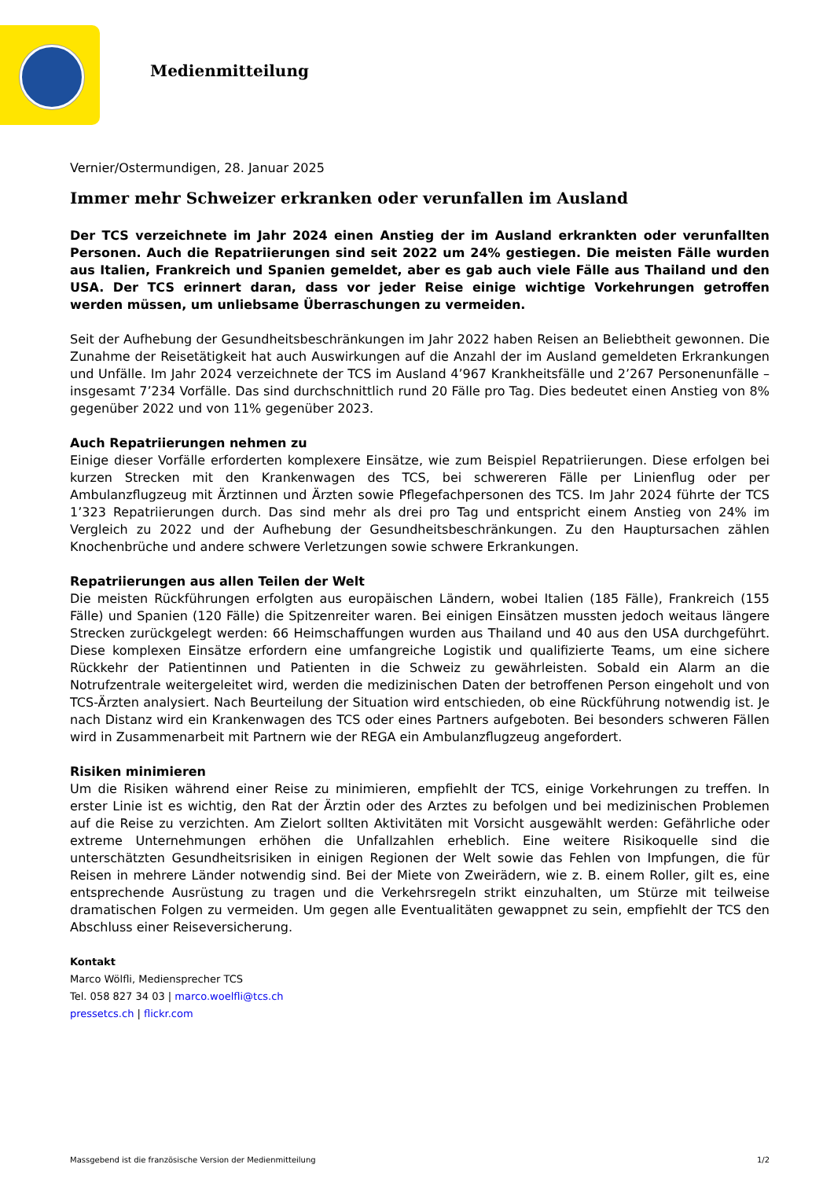Medienmitteilung
Vernier/Ostermundigen, 28. Januar 2025
Immer mehr Schweizer erkranken oder verunfallen im Ausland
Der TCS verzeichnete im Jahr 2024 einen Anstieg der im Ausland erkrankten oder verunfallten Personen. Auch die Repatriierungen sind seit 2022 um 24% gestiegen. Die meisten Fälle wurden aus Italien, Frankreich und Spanien gemeldet, aber es gab auch viele Fälle aus Thailand und den USA. Der TCS erinnert daran, dass vor jeder Reise einige wichtige Vorkehrungen getroffen werden müssen, um unliebsame Überraschungen zu vermeiden.
Seit der Aufhebung der Gesundheitsbeschränkungen im Jahr 2022 haben Reisen an Beliebtheit gewonnen. Die Zunahme der Reisetätigkeit hat auch Auswirkungen auf die Anzahl der im Ausland gemeldeten Erkrankungen und Unfälle. Im Jahr 2024 verzeichnete der TCS im Ausland 4’967 Krankheitsfälle und 2’267 Personenunfälle – insgesamt 7’234 Vorfälle. Das sind durchschnittlich rund 20 Fälle pro Tag. Dies bedeutet einen Anstieg von 8% gegenüber 2022 und von 11% gegenüber 2023.
Auch Repatriierungen nehmen zu
Einige dieser Vorfälle erforderten komplexere Einsätze, wie zum Beispiel Repatriierungen. Diese erfolgen bei kurzen Strecken mit den Krankenwagen des TCS, bei schwereren Fälle per Linienflug oder per Ambulanzflugzeug mit Ärztinnen und Ärzten sowie Pflegefachpersonen des TCS. Im Jahr 2024 führte der TCS 1’323 Repatriierungen durch. Das sind mehr als drei pro Tag und entspricht einem Anstieg von 24% im Vergleich zu 2022 und der Aufhebung der Gesundheitsbeschränkungen. Zu den Hauptursachen zählen Knochenbrüche und andere schwere Verletzungen sowie schwere Erkrankungen.
Repatriierungen aus allen Teilen der Welt
Die meisten Rückführungen erfolgten aus europäischen Ländern, wobei Italien (185 Fälle), Frankreich (155 Fälle) und Spanien (120 Fälle) die Spitzenreiter waren. Bei einigen Einsätzen mussten jedoch weitaus längere Strecken zurückgelegt werden: 66 Heimschaffungen wurden aus Thailand und 40 aus den USA durchgeführt. Diese komplexen Einsätze erfordern eine umfangreiche Logistik und qualifizierte Teams, um eine sichere Rückkehr der Patientinnen und Patienten in die Schweiz zu gewährleisten. Sobald ein Alarm an die Notrufzentrale weitergeleitet wird, werden die medizinischen Daten der betroffenen Person eingeholt und von TCS-Ärzten analysiert. Nach Beurteilung der Situation wird entschieden, ob eine Rückführung notwendig ist. Je nach Distanz wird ein Krankenwagen des TCS oder eines Partners aufgeboten. Bei besonders schweren Fällen wird in Zusammenarbeit mit Partnern wie der REGA ein Ambulanzflugzeug angefordert.
Risiken minimieren
Um die Risiken während einer Reise zu minimieren, empfiehlt der TCS, einige Vorkehrungen zu treffen. In erster Linie ist es wichtig, den Rat der Ärztin oder des Arztes zu befolgen und bei medizinischen Problemen auf die Reise zu verzichten. Am Zielort sollten Aktivitäten mit Vorsicht ausgewählt werden: Gefährliche oder extreme Unternehmungen erhöhen die Unfallzahlen erheblich. Eine weitere Risikoquelle sind die unterschätzten Gesundheitsrisiken in einigen Regionen der Welt sowie das Fehlen von Impfungen, die für Reisen in mehrere Länder notwendig sind. Bei der Miete von Zweirädern, wie z. B. einem Roller, gilt es, eine entsprechende Ausrüstung zu tragen und die Verkehrsregeln strikt einzuhalten, um Stürze mit teilweise dramatischen Folgen zu vermeiden. Um gegen alle Eventualitäten gewappnet zu sein, empfiehlt der TCS den Abschluss einer Reiseversicherung.
Kontakt
Marco Wölfli, Mediensprecher TCS
Tel. 058 827 34 03 | marco.woelfli@tcs.ch
pressetcs.ch | flickr.com
Massgebend ist die französische Version der Medienmitteilung 1/2